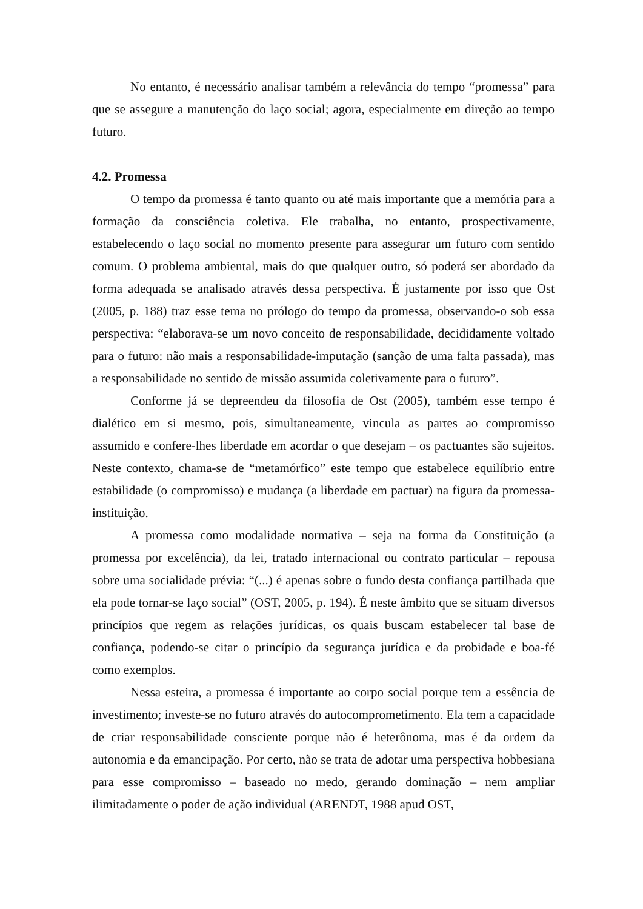No entanto, é necessário analisar também a relevância do tempo “promessa” para que se assegure a manutenção do laço social; agora, especialmente em direção ao tempo futuro.
4.2. Promessa
O tempo da promessa é tanto quanto ou até mais importante que a memória para a formação da consciência coletiva. Ele trabalha, no entanto, prospectivamente, estabelecendo o laço social no momento presente para assegurar um futuro com sentido comum. O problema ambiental, mais do que qualquer outro, só poderá ser abordado da forma adequada se analisado através dessa perspectiva. É justamente por isso que Ost (2005, p. 188) traz esse tema no prólogo do tempo da promessa, observando-o sob essa perspectiva: “elaborava-se um novo conceito de responsabilidade, decididamente voltado para o futuro: não mais a responsabilidade-imputação (sanção de uma falta passada), mas a responsabilidade no sentido de missão assumida coletivamente para o futuro”.
Conforme já se depreendeu da filosofia de Ost (2005), também esse tempo é dialético em si mesmo, pois, simultaneamente, vincula as partes ao compromisso assumido e confere-lhes liberdade em acordar o que desejam – os pactuantes são sujeitos. Neste contexto, chama-se de “metamórfico” este tempo que estabelece equilíbrio entre estabilidade (o compromisso) e mudança (a liberdade em pactuar) na figura da promessa-instituição.
A promessa como modalidade normativa – seja na forma da Constituição (a promessa por excelência), da lei, tratado internacional ou contrato particular – repousa sobre uma socialidade prévia: “(...) é apenas sobre o fundo desta confiança partilhada que ela pode tornar-se laço social” (OST, 2005, p. 194). É neste âmbito que se situam diversos princípios que regem as relações jurídicas, os quais buscam estabelecer tal base de confiança, podendo-se citar o princípio da segurança jurídica e da probidade e boa-fé como exemplos.
Nessa esteira, a promessa é importante ao corpo social porque tem a essência de investimento; investe-se no futuro através do autocomprometimento. Ela tem a capacidade de criar responsabilidade consciente porque não é heterônoma, mas é da ordem da autonomia e da emancipação. Por certo, não se trata de adotar uma perspectiva hobbesiana para esse compromisso – baseado no medo, gerando dominação – nem ampliar ilimitadamente o poder de ação individual (ARENDT, 1988 apud OST,